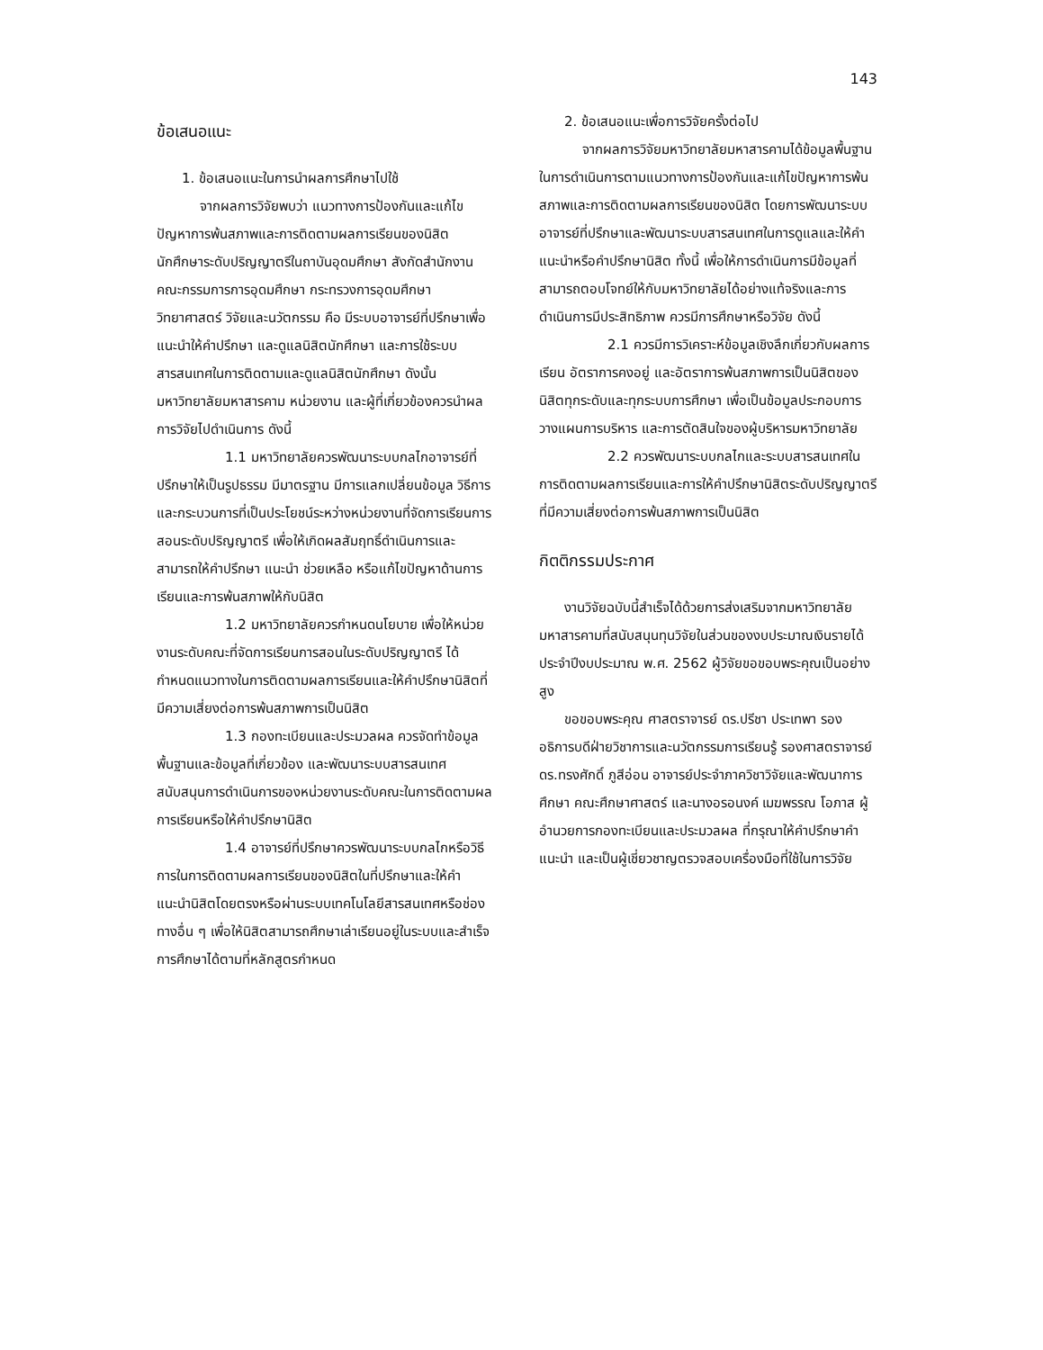143
ข้อเสนอแนะ
1. ข้อเสนอแนะในการนำผลการศึกษาไปใช้
จากผลการวิจัยพบว่า แนวทางการป้องกันและแก้ไขปัญหาการพ้นสภาพและการติดตามผลการเรียนของนิสิตนักศึกษาระดับปริญญาตรีในถาบันอุดมศึกษา สังกัดสำนักงานคณะกรรมการการอุดมศึกษา กระทรวงการอุดมศึกษา วิทยาศาสตร์ วิจัยและนวัตกรรม คือ มีระบบอาจารย์ที่ปรึกษาเพื่อแนะนำให้คำปรึกษา และดูแลนิสิตนักศึกษา และการใช้ระบบสารสนเทศในการติดตามและดูแลนิสิตนักศึกษา ดังนั้น มหาวิทยาลัยมหาสารคาม หน่วยงาน และผู้ที่เกี่ยวข้องควรนำผลการวิจัยไปดำเนินการ ดังนี้
1.1 มหาวิทยาลัยควรพัฒนาระบบกลไกอาจารย์ที่ปรึกษาให้เป็นรูปธรรม มีมาตรฐาน มีการแลกเปลี่ยนข้อมูล วิธีการ และกระบวนการที่เป็นประโยชน์ระหว่างหน่วยงานที่จัดการเรียนการสอนระดับปริญญาตรี เพื่อให้เกิดผลสัมฤทธิ์ดำเนินการและสามารถให้คำปรึกษา แนะนำ ช่วยเหลือ หรือแก้ไขปัญหาด้านการเรียนและการพ้นสภาพให้กับนิสิต
1.2 มหาวิทยาลัยควรกำหนดนโยบาย เพื่อให้หน่วยงานระดับคณะที่จัดการเรียนการสอนในระดับปริญญาตรี ได้กำหนดแนวทางในการติดตามผลการเรียนและให้คำปรึกษานิสิตที่มีความเสี่ยงต่อการพ้นสภาพการเป็นนิสิต
1.3 กองทะเบียนและประมวลผล ควรจัดทำข้อมูลพื้นฐานและข้อมูลที่เกี่ยวข้อง และพัฒนาระบบสารสนเทศสนับสนุนการดำเนินการของหน่วยงานระดับคณะในการติดตามผลการเรียนหรือให้คำปรึกษานิสิต
1.4 อาจารย์ที่ปรึกษาควรพัฒนาระบบกลไกหรือวิธีการในการติดตามผลการเรียนของนิสิตในที่ปรึกษาและให้คำแนะนำนิสิตโดยตรงหรือผ่านระบบเทคโนโลยีสารสนเทศหรือช่องทางอื่น ๆ เพื่อให้นิสิตสามารถศึกษาเล่าเรียนอยู่ในระบบและสำเร็จการศึกษาได้ตามที่หลักสูตรกำหนด
2. ข้อเสนอแนะเพื่อการวิจัยครั้งต่อไป
จากผลการวิจัยมหาวิทยาลัยมหาสารคามได้ข้อมูลพื้นฐานในการดำเนินการตามแนวทางการป้องกันและแก้ไขปัญหาการพ้นสภาพและการติดตามผลการเรียนของนิสิต โดยการพัฒนาระบบอาจารย์ที่ปรึกษาและพัฒนาระบบสารสนเทศในการดูแลและให้คำแนะนำหรือคำปรึกษานิสิต ทั้งนี้ เพื่อให้การดำเนินการมีข้อมูลที่สามารถตอบโจทย์ให้กับมหาวิทยาลัยได้อย่างแท้จริงและการดำเนินการมีประสิทธิภาพ ควรมีการศึกษาหรือวิจัย ดังนี้
2.1 ควรมีการวิเคราะห์ข้อมูลเชิงลึกเกี่ยวกับผลการเรียน อัตราการคงอยู่ และอัตราการพ้นสภาพการเป็นนิสิตของนิสิตทุกระดับและทุกระบบการศึกษา เพื่อเป็นข้อมูลประกอบการวางแผนการบริหาร และการตัดสินใจของผู้บริหารมหาวิทยาลัย
2.2 ควรพัฒนาระบบกลไกและระบบสารสนเทศในการติดตามผลการเรียนและการให้คำปรึกษานิสิตระดับปริญญาตรีที่มีความเสี่ยงต่อการพ้นสภาพการเป็นนิสิต
กิตติกรรมประกาศ
งานวิจัยฉบับนี้สำเร็จได้ด้วยการส่งเสริมจากมหาวิทยาลัยมหาสารคามที่สนับสนุนทุนวิจัยในส่วนของงบประมาณเงินรายได้ ประจำปีงบประมาณ พ.ศ. 2562 ผู้วิจัยขอขอบพระคุณเป็นอย่างสูง
ขอขอบพระคุณ ศาสตราจารย์ ดร.ปรีชา ประเทพา รองอธิการบดีฝ่ายวิชาการและนวัตกรรมการเรียนรู้ รองศาสตราจารย์ ดร.ทรงศักดิ์ ภูสีอ่อน อาจารย์ประจำภาควิชาวิจัยและพัฒนาการศึกษา คณะศึกษาศาสตร์ และนางอรอนงค์ เมฆพรรณ โอภาส ผู้อำนวยการกองทะเบียนและประมวลผล ที่กรุณาให้คำปรึกษาคำแนะนำ และเป็นผู้เชี่ยวชาญตรวจสอบเครื่องมือที่ใช้ในการวิจัย